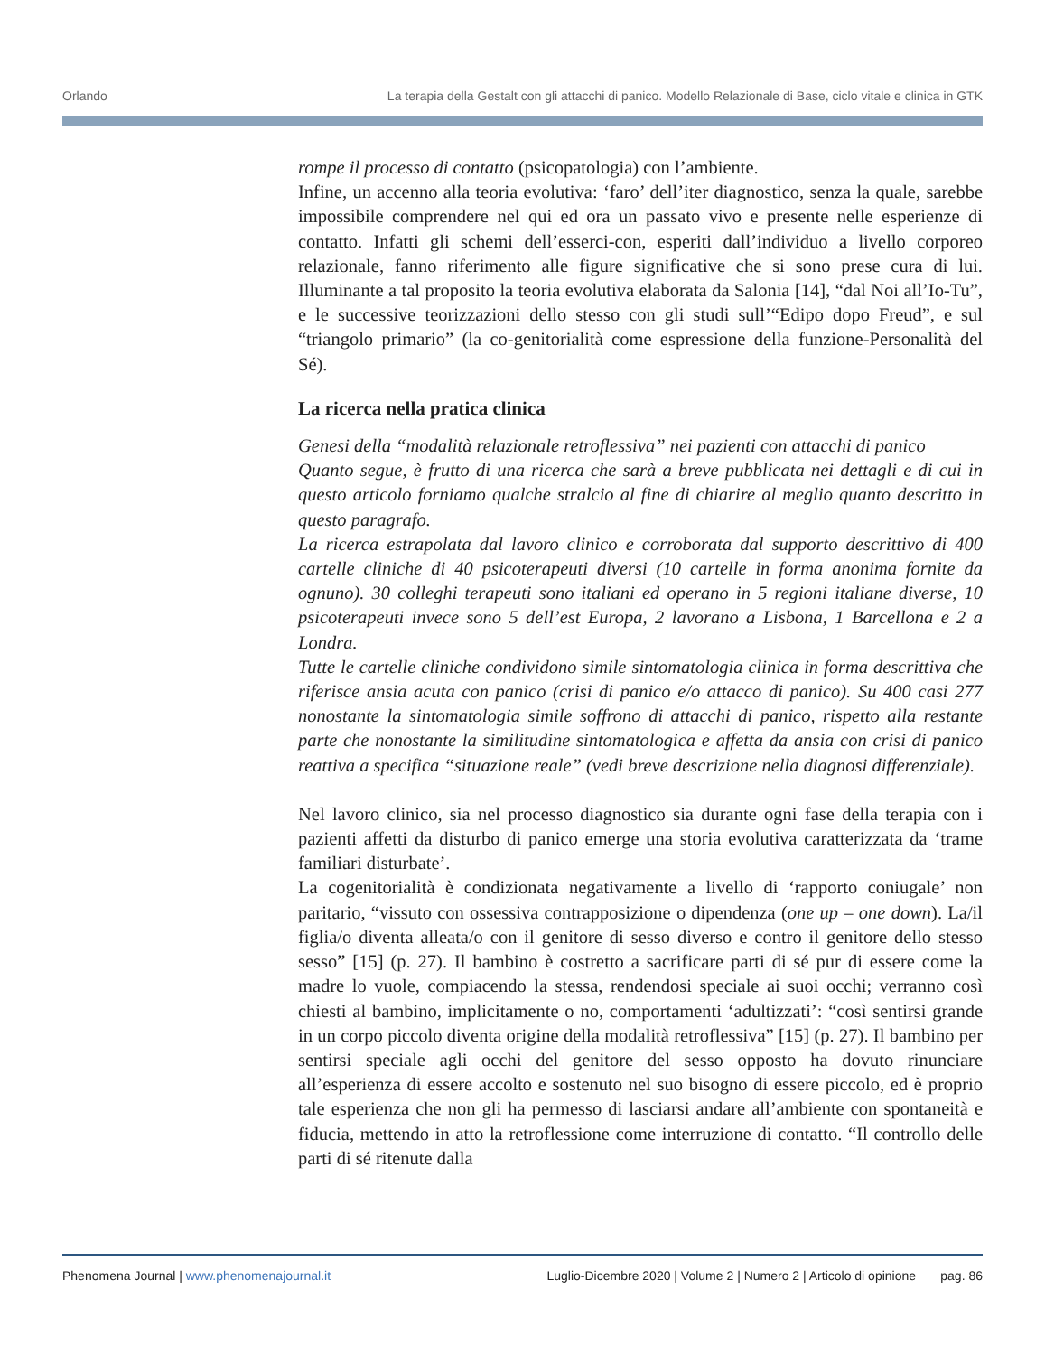Orlando La terapia della Gestalt con gli attacchi di panico. Modello Relazionale di Base, ciclo vitale e clinica in GTK
rompe il processo di contatto (psicopatologia) con l’ambiente.
Infine, un accenno alla teoria evolutiva: ‘faro’ dell’iter diagnostico, senza la quale, sarebbe impossibile comprendere nel qui ed ora un passato vivo e presente nelle esperienze di contatto. Infatti gli schemi dell’esserci-con, esperiti dall’individuo a livello corporeo relazionale, fanno riferimento alle figure significative che si sono prese cura di lui. Illuminante a tal proposito la teoria evolutiva elaborata da Salonia [14], “dal Noi all’Io-Tu”, e le successive teorizzazioni dello stesso con gli studi sull’“Edipo dopo Freud”, e sul “triangolo primario” (la co-genitorialità come espressione della funzione-Personalità del Sé).
La ricerca nella pratica clinica
Genesi della “modalità relazionale retroflessiva” nei pazienti con attacchi di panico
Quanto segue, è frutto di una ricerca che sarà a breve pubblicata nei dettagli e di cui in questo articolo forniamo qualche stralcio al fine di chiarire al meglio quanto descritto in questo paragrafo.
La ricerca estrapolata dal lavoro clinico e corroborata dal supporto descrittivo di 400 cartelle cliniche di 40 psicoterapeuti diversi (10 cartelle in forma anonima fornite da ognuno). 30 colleghi terapeuti sono italiani ed operano in 5 regioni italiane diverse, 10 psicoterapeuti invece sono 5 dell’est Europa, 2 lavorano a Lisbona, 1 Barcellona e 2 a Londra.
Tutte le cartelle cliniche condividono simile sintomatologia clinica in forma descrittiva che riferisce ansia acuta con panico (crisi di panico e/o attacco di panico). Su 400 casi 277 nonostante la sintomatologia simile soffrono di attacchi di panico, rispetto alla restante parte che nonostante la similitudine sintomatologica e affetta da ansia con crisi di panico reattiva a specifica “situazione reale” (vedi breve descrizione nella diagnosi differenziale).
Nel lavoro clinico, sia nel processo diagnostico sia durante ogni fase della terapia con i pazienti affetti da disturbo di panico emerge una storia evolutiva caratterizzata da ‘trame familiari disturbate’.
La cogenitorialità è condizionata negativamente a livello di ‘rapporto coniugale’ non paritario, “vissuto con ossessiva contrapposizione o dipendenza (one up – one down). La/il figlia/o diventa alleata/o con il genitore di sesso diverso e contro il genitore dello stesso sesso” [15] (p. 27). Il bambino è costretto a sacrificare parti di sé pur di essere come la madre lo vuole, compiacendo la stessa, rendendosi speciale ai suoi occhi; verranno così chiesti al bambino, implicitamente o no, comportamenti ‘adultizzati’: “così sentirsi grande in un corpo piccolo diventa origine della modalità retroflessiva” [15] (p. 27). Il bambino per sentirsi speciale agli occhi del genitore del sesso opposto ha dovuto rinunciare all’esperienza di essere accolto e sostenuto nel suo bisogno di essere piccolo, ed è proprio tale esperienza che non gli ha permesso di lasciarsi andare all’ambiente con spontaneità e fiducia, mettendo in atto la retroflessione come interruzione di contatto. “Il controllo delle parti di sé ritenute dalla
Phenomena Journal | www.phenomenajournal.it Luglio-Dicembre 2020 | Volume 2 | Numero 2 | Articolo di opinione pag. 86